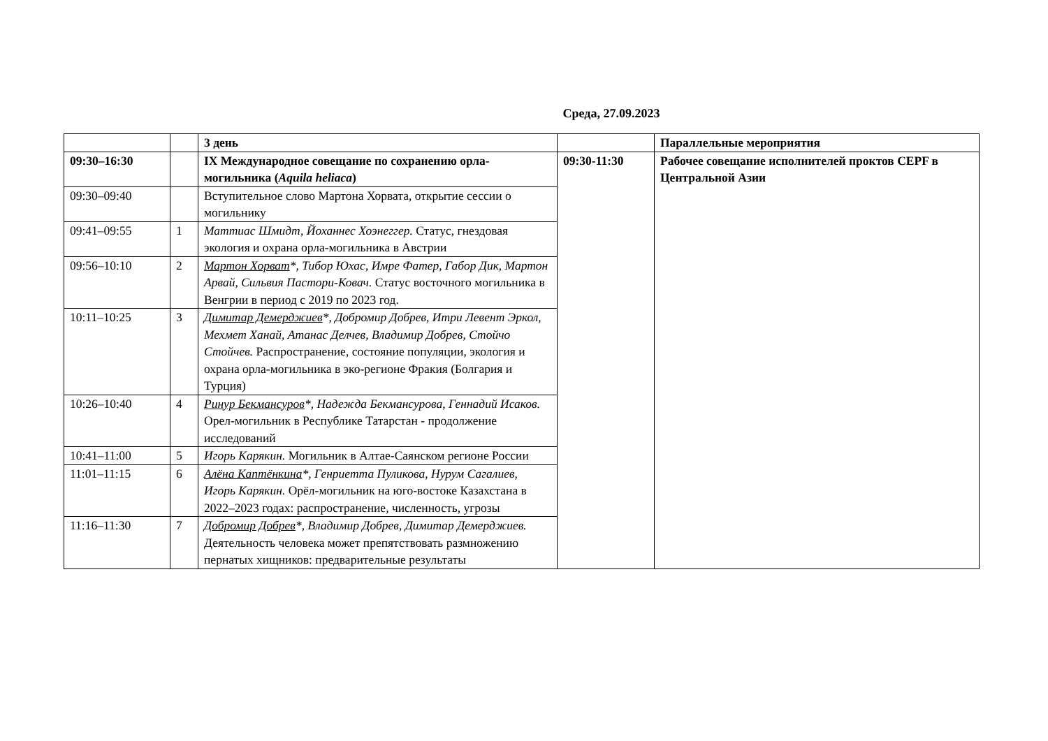Среда, 27.09.2023
| | | 3 день | | Параллельные мероприятия |
| 09:30–16:30 | | IX Международное совещание по сохранению орла-могильника ( Aquila heliaca ) | 09:30-11:30 | Рабочее совещание исполнителей проктов CEPF в Центральной Азии |
| 09:30–09:40 | | Вступительное слово Мартона Хорвата, открытие сессии о могильнику | | |
| 09:41–09:55 | 1 | Маттиас Шмидт, Йоханнес Хоэнеггер. Статус, гнездовая экология и охрана орла-могильника в Австрии | | |
| 09:56–10:10 | 2 | Мартон Хорват *, Тибор Юхас, Имре Фатер, Габор Дик, Мартон Арвай, Сильвия Пастори-Ковач. Статус восточного могильника в Венгрии в период с 2019 по 2023 год. | | |
| 10:11–10:25 | 3 | Димитар Демерджиев *, Добромир Добрев, Итри Левент Эркол, Мехмет Ханай, Атанас Делчев, Владимир Добрев, Стойчо Стойчев. Распространение, состояние популяции, экология и охрана орла-могильника в эко-регионе Фракия (Болгария и Турция) | | |
| 10:26–10:40 | 4 | Ринур Бекмансуров *, Надежда Бекмансурова, Геннадий Исаков. Орел-могильник в Республике Татарстан - продолжение исследований | | |
| 10:41–11:00 | 5 | Игорь Карякин. Могильник в Алтае-Саянском регионе России | | |
| 11:01–11:15 | 6 | Алёна Каптёнкина *, Генриетта Пуликова, Нурум Сагалиев, Игорь Карякин. Орёл-могильник на юго-востоке Казахстана в 2022–2023 годах: распространение, численность, угрозы | | |
| 11:16–11:30 | 7 | Добромир Добрев *, Владимир Добрев, Димитар Демерджиев. Деятельность человека может препятствовать размножению пернатых хищников: предварительные результаты | | |